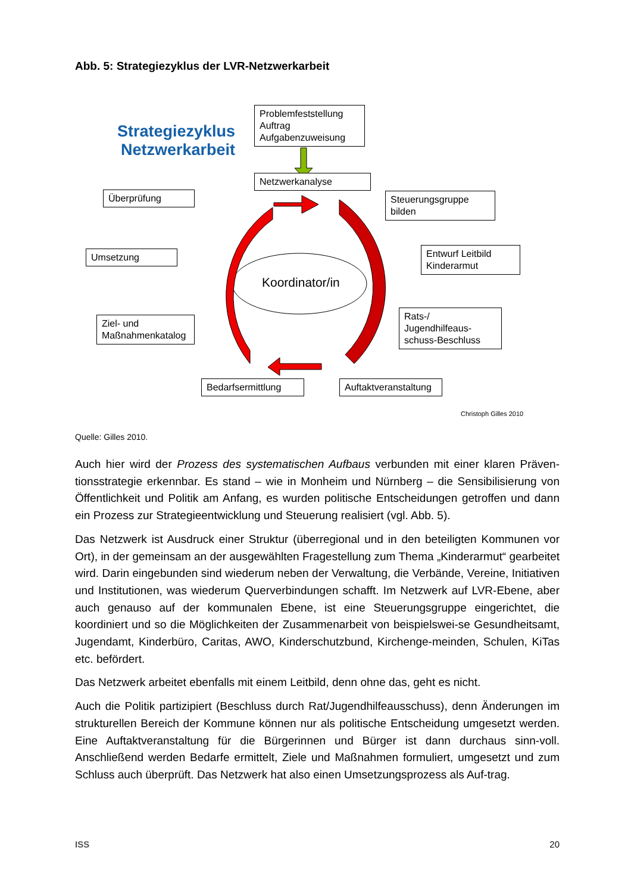Abb. 5: Strategiezyklus der LVR-Netzwerkarbeit
Strategiezyklus
Netzwerkarbeit
Problemfeststellung
Auftrag
Aufgabenzuweisung
Netzwerkanalyse
Überprüfung
Steuerungsgruppe
bilden
Umsetzung
Entwurf Leitbild
Kinderarmut
Koordinator/in
Ziel- und
Maßnahmenkatalog
Rats-/
Jugendhilfeaus-
schuss-Beschluss
Bedarfsermittlung
Auftaktveranstaltung
Christoph Gilles 2010
Quelle: Gilles 2010.
Auch hier wird der Prozess des systematischen Aufbaus verbunden mit einer klaren Präven-tionsstrategie erkennbar. Es stand – wie in Monheim und Nürnberg – die Sensibilisierung von Öffentlichkeit und Politik am Anfang, es wurden politische Entscheidungen getroffen und dann ein Prozess zur Strategieentwicklung und Steuerung realisiert (vgl. Abb. 5).
Das Netzwerk ist Ausdruck einer Struktur (überregional und in den beteiligten Kommunen vor Ort), in der gemeinsam an der ausgewählten Fragestellung zum Thema „Kinderarmut“ gearbeitet wird. Darin eingebunden sind wiederum neben der Verwaltung, die Verbände, Vereine, Initiativen und Institutionen, was wiederum Querverbindungen schafft. Im Netzwerk auf LVR-Ebene, aber auch genauso auf der kommunalen Ebene, ist eine Steuerungsgruppe eingerichtet, die koordiniert und so die Möglichkeiten der Zusammenarbeit von beispielswei-se Gesundheitsamt, Jugendamt, Kinderbüro, Caritas, AWO, Kinderschutzbund, Kirchenge-meinden, Schulen, KiTas etc. befördert.
Das Netzwerk arbeitet ebenfalls mit einem Leitbild, denn ohne das, geht es nicht.
Auch die Politik partizipiert (Beschluss durch Rat/Jugendhilfeausschuss), denn Änderungen im strukturellen Bereich der Kommune können nur als politische Entscheidung umgesetzt werden. Eine Auftaktveranstaltung für die Bürgerinnen und Bürger ist dann durchaus sinn-voll. Anschließend werden Bedarfe ermittelt, Ziele und Maßnahmen formuliert, umgesetzt und zum Schluss auch überprüft. Das Netzwerk hat also einen Umsetzungsprozess als Auf-trag.
ISS 20